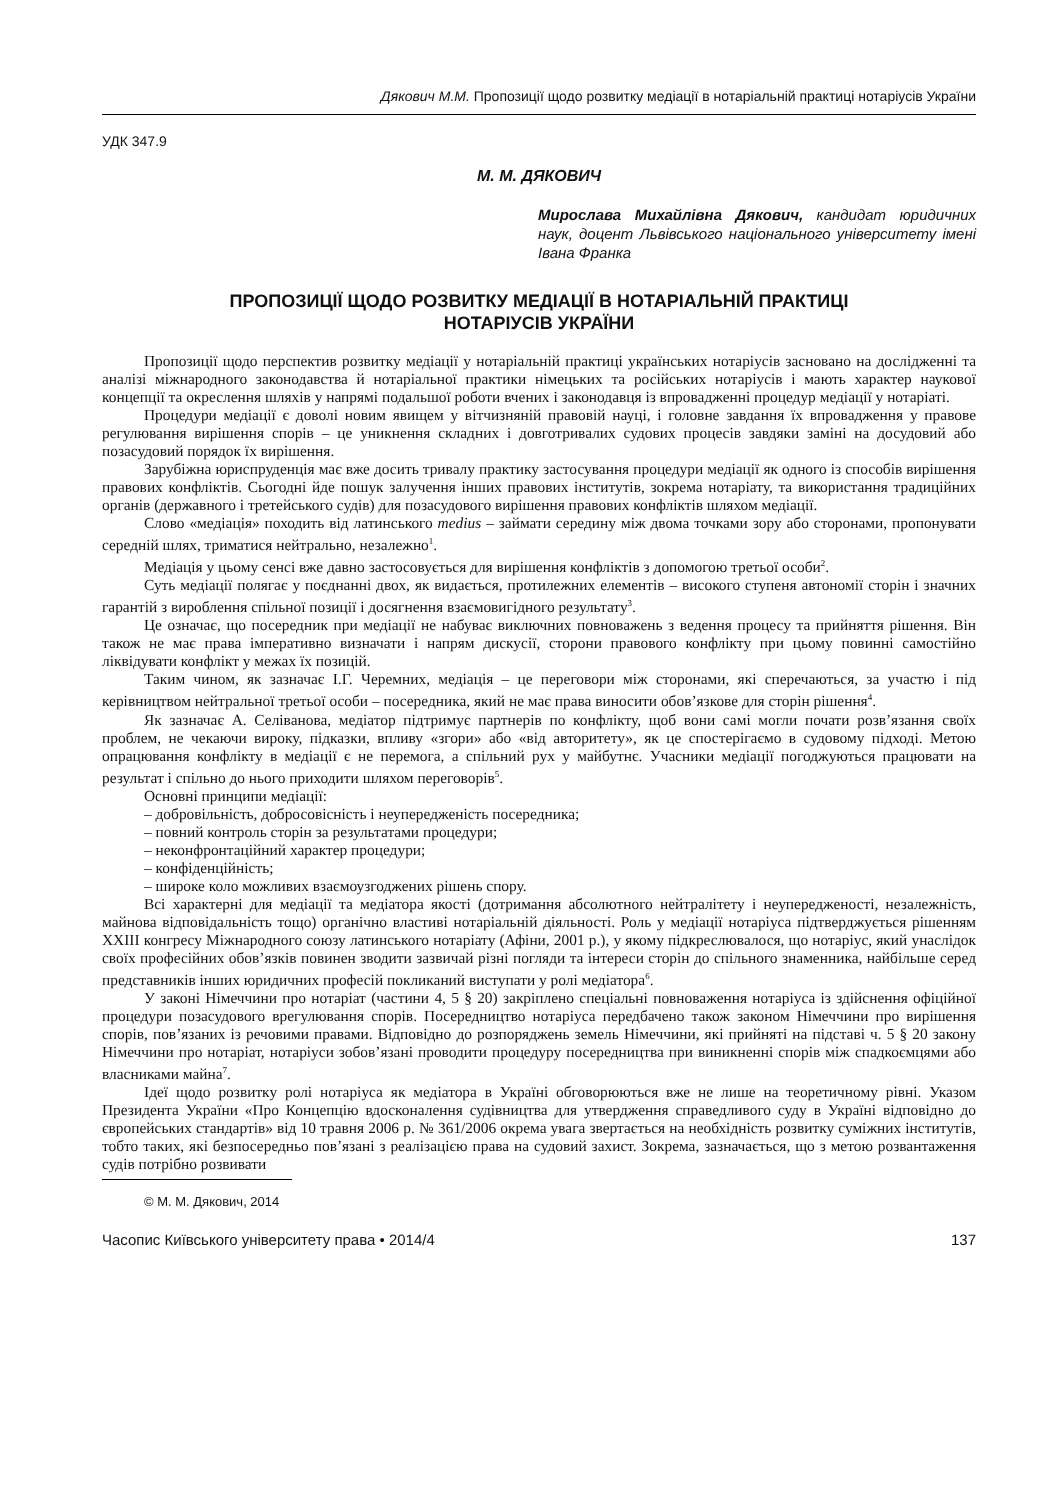Дякович М.М. Пропозиції щодо розвитку медіації в нотаріальній практиці нотаріусів України
УДК 347.9
М. М. ДЯКОВИЧ
Мирослава Михайлівна Дякович, кандидат юридичних наук, доцент Львівського національного університету імені Івана Франка
ПРОПОЗИЦІЇ ЩОДО РОЗВИТКУ МЕДІАЦІЇ В НОТАРІАЛЬНІЙ ПРАКТИЦІ
НОТАРІУСІВ УКРАЇНИ
Пропозиції щодо перспектив розвитку медіації у нотаріальній практиці українських нотаріусів засновано на дослідженні та аналізі міжнародного законодавства й нотаріальної практики німецьких та російських нотаріусів і мають характер наукової концепції та окреслення шляхів у напрямі подальшої роботи вчених і законодавця із впровадженні процедур медіації у нотаріаті.
Процедури медіації є доволі новим явищем у вітчизняній правовій науці, і головне завдання їх впровадження у правове регулювання вирішення спорів – це уникнення складних і довготривалих судових процесів завдяки заміні на досудовий або позасудовий порядок їх вирішення.
Зарубіжна юриспруденція має вже досить тривалу практику застосування процедури медіації як одного із способів вирішення правових конфліктів. Сьогодні йде пошук залучення інших правових інститутів, зокрема нотаріату, та використання традиційних органів (державного і третейського судів) для позасудового вирішення правових конфліктів шляхом медіації.
Слово «медіація» походить від латинського medius – займати середину між двома точками зору або сторонами, пропонувати середній шлях, триматися нейтрально, незалежно<sup>1</sup>.
Медіація у цьому сенсі вже давно застосовується для вирішення конфліктів з допомогою третьої особи<sup>2</sup>.
Суть медіації полягає у поєднанні двох, як видається, протилежних елементів – високого ступеня автономії сторін і значних гарантій з вироблення спільної позиції і досягнення взаємовигідного результату<sup>3</sup>.
Це означає, що посередник при медіації не набуває виключних повноважень з ведення процесу та прийняття рішення. Він також не має права імперативно визначати і напрям дискусії, сторони правового конфлікту при цьому повинні самостійно ліквідувати конфлікт у межах їх позицій.
Таким чином, як зазначає І.Г. Черемних, медіація – це переговори між сторонами, які сперечаються, за участю і під керівництвом нейтральної третьої особи – посередника, який не має права виносити обов’язкове для сторін рішення<sup>4</sup>.
Як зазначає А. Селіванова, медіатор підтримує партнерів по конфлікту, щоб вони самі могли почати розв’язання своїх проблем, не чекаючи вироку, підказки, впливу «згори» або «від авторитету», як це спостерігаємо в судовому підході. Метою опрацювання конфлікту в медіації є не перемога, а спільний рух у майбутнє. Учасники медіації погоджуються працювати на результат і спільно до нього приходити шляхом переговорів<sup>5</sup>.
Основні принципи медіації:
– добровільність, добросовісність і неупередженість посередника;
– повний контроль сторін за результатами процедури;
– неконфронтаційний характер процедури;
– конфіденційність;
– широке коло можливих взаємоузгоджених рішень спору.
Всі характерні для медіації та медіатора якості (дотримання абсолютного нейтралітету і неупередженості, незалежність, майнова відповідальність тощо) органічно властиві нотаріальній діяльності. Роль у медіації нотаріуса підтверджується рішенням XXIII конгресу Міжнародного союзу латинського нотаріату (Афіни, 2001 р.), у якому підкреслювалося, що нотаріус, який унаслідок своїх професійних обов’язків повинен зводити зазвичай різні погляди та інтереси сторін до спільного знаменника, найбільше серед представників інших юридичних професій покликаний виступати у ролі медіатора<sup>6</sup>.
У законі Німеччини про нотаріат (частини 4, 5 § 20) закріплено спеціальні повноваження нотаріуса із здійснення офіційної процедури позасудового врегулювання спорів. Посередництво нотаріуса передбачено також законом Німеччини про вирішення спорів, пов’язаних із речовими правами. Відповідно до розпоряджень земель Німеччини, які прийняті на підставі ч. 5 § 20 закону Німеччини про нотаріат, нотаріуси зобов’язані проводити процедуру посередництва при виникненні спорів між спадкоємцями або власниками майна<sup>7</sup>.
Ідеї щодо розвитку ролі нотаріуса як медіатора в Україні обговорюються вже не лише на теоретичному рівні. Указом Президента України «Про Концепцію вдосконалення судівництва для утвердження справедливого суду в Україні відповідно до європейських стандартів» від 10 травня 2006 р. № 361/2006 окрема увага звертається на необхідність розвитку суміжних інститутів, тобто таких, які безпосередньо пов’язані з реалізацією права на судовий захист. Зокрема, зазначається, що з метою розвантаження судів потрібно розвивати
© М. М. Дякович, 2014
Часопис Київського університету права • 2014/4 137